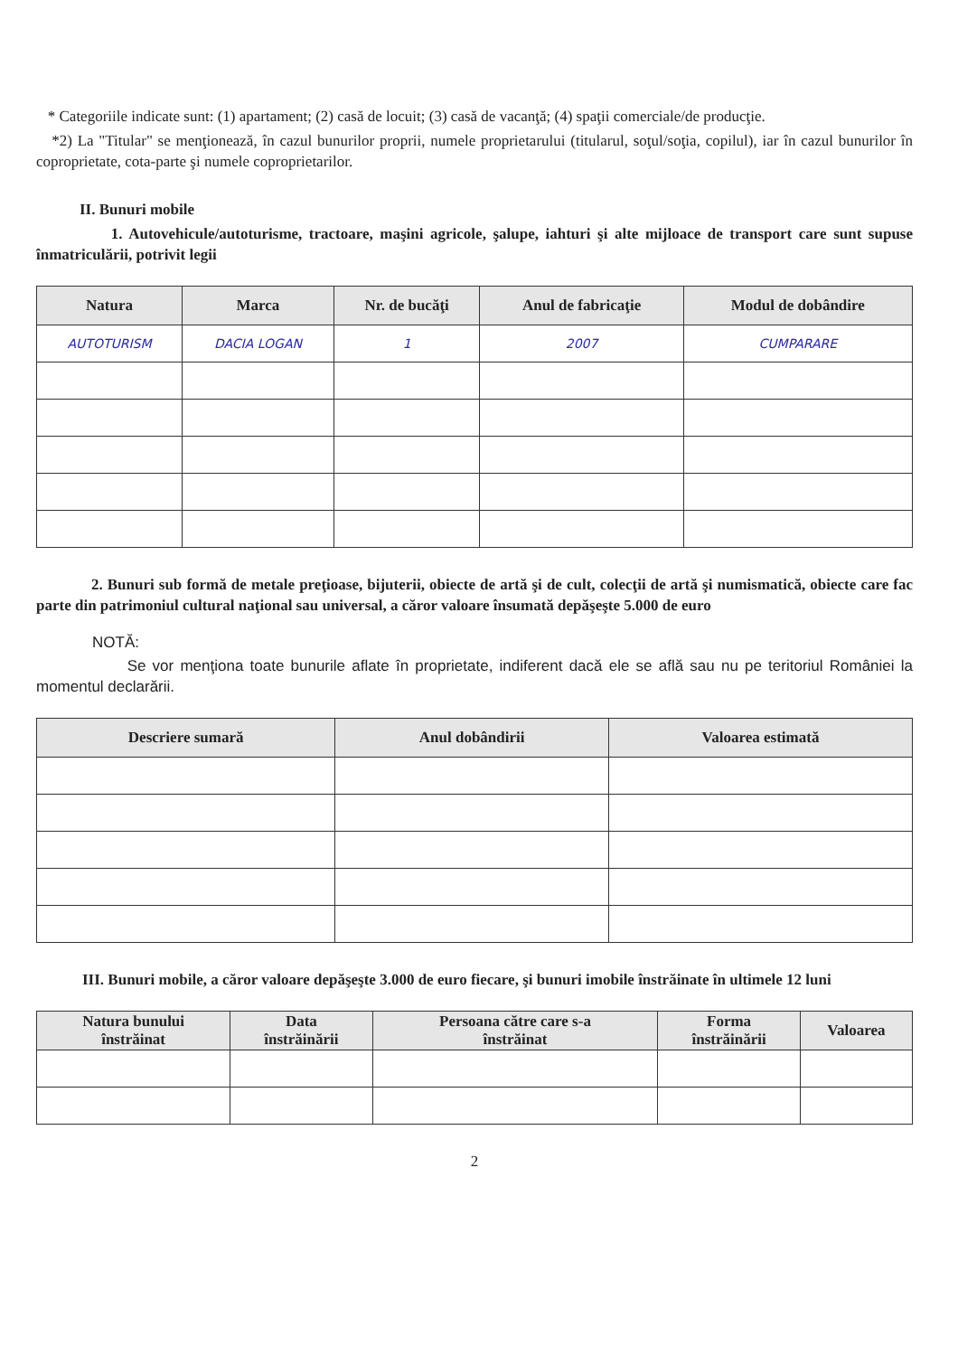* Categoriile indicate sunt: (1) apartament; (2) casă de locuit; (3) casă de vacanţă; (4) spaţii comerciale/de producţie.
*2) La "Titular" se menţionează, în cazul bunurilor proprii, numele proprietarului (titularul, soţul/soţia, copilul), iar în cazul bunurilor în coproprietate, cota-parte şi numele coproprietarilor.
II. Bunuri mobile
1. Autovehicule/autoturisme, tractoare, maşini agricole, şalupe, iahturi şi alte mijloace de transport care sunt supuse înmatriculării, potrivit legii
| Natura | Marca | Nr. de bucăţi | Anul de fabricaţie | Modul de dobândire |
| --- | --- | --- | --- | --- |
| AUTOTURISM | DACIA LOGAN | 1 | 2007 | CUMPARARE |
2. Bunuri sub formă de metale preţioase, bijuterii, obiecte de artă şi de cult, colecţii de artă şi numismatică, obiecte care fac parte din patrimoniul cultural naţional sau universal, a căror valoare însumată depăşeşte 5.000 de euro
NOTĂ:
Se vor menţiona toate bunurile aflate în proprietate, indiferent dacă ele se află sau nu pe teritoriul României la momentul declarării.
| Descriere sumară | Anul dobândirii | Valoarea estimată |
| --- | --- | --- |
III. Bunuri mobile, a căror valoare depăşeşte 3.000 de euro fiecare, şi bunuri imobile înstrăinate în ultimele 12 luni
| Natura bunului înstrăinat | Data înstrăinării | Persoana către care s-a înstrăinat | Forma înstrăinării | Valoarea |
| --- | --- | --- | --- | --- |
2